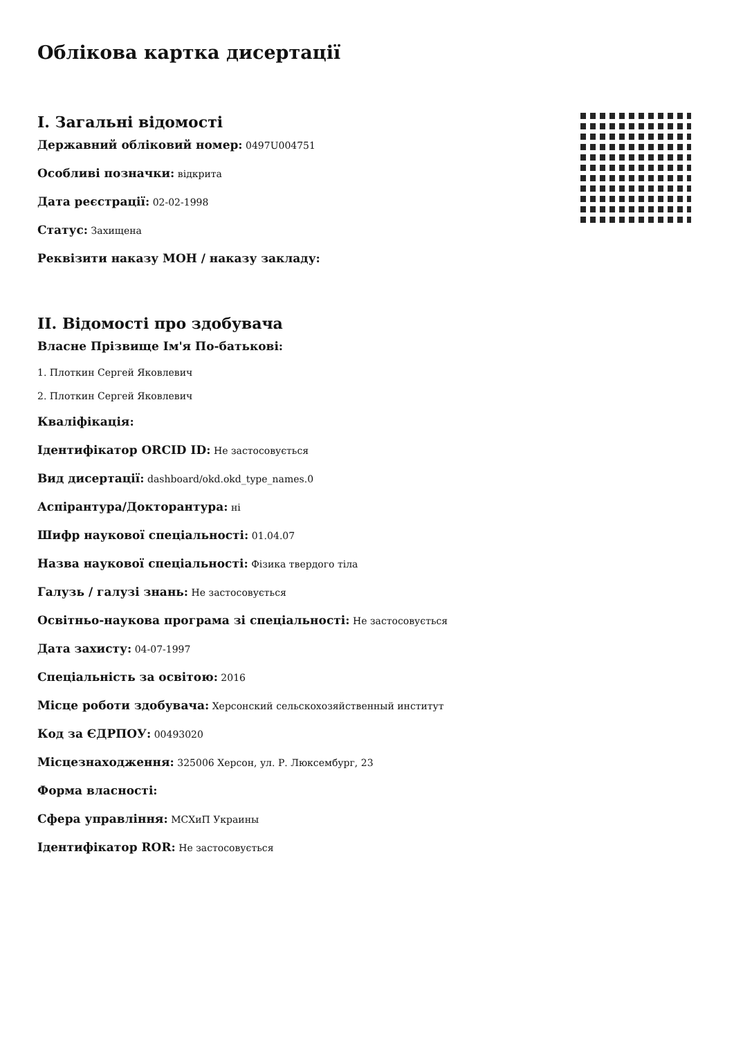Облікова картка дисертації
I. Загальні відомості
Державний обліковий номер: 0497U004751
Особливі позначки: відкрита
Дата реєстрації: 02-02-1998
Статус: Захищена
Реквізити наказу МОН / наказу закладу:
II. Відомості про здобувача
Власне Прізвище Ім'я По-батькові:
1. Плоткин Сергей Яковлевич
2. Плоткин Сергей Яковлевич
Кваліфікація:
Ідентифікатор ORCID ID: Не застосовується
Вид дисертації: dashboard/okd.okd_type_names.0
Аспірантура/Докторантура: ні
Шифр наукової спеціальності: 01.04.07
Назва наукової спеціальності: Фізика твердого тіла
Галузь / галузі знань: Не застосовується
Освітньо-наукова програма зі спеціальності: Не застосовується
Дата захисту: 04-07-1997
Спеціальність за освітою: 2016
Місце роботи здобувача: Херсонский сельскохозяйственный институт
Код за ЄДРПОУ: 00493020
Місцезнаходження: 325006 Херсон, ул. Р. Люксембург, 23
Форма власності:
Сфера управління: МСХиП Украины
Ідентифікатор ROR: Не застосовується